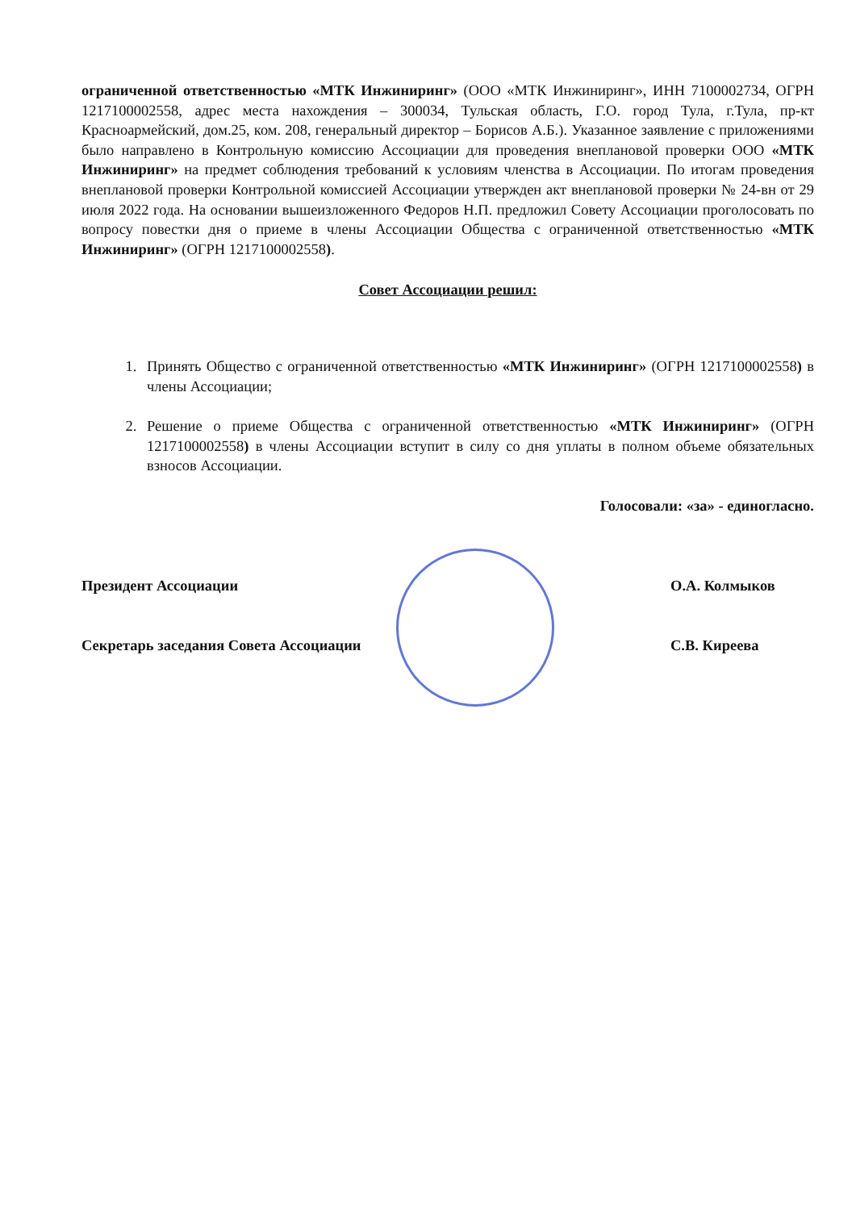ограниченной ответственностью «МТК Инжиниринг» (ООО «МТК Инжиниринг», ИНН 7100002734, ОГРН 1217100002558, адрес места нахождения – 300034, Тульская область, Г.О. город Тула, г.Тула, пр-кт Красноармейский, дом.25, ком. 208, генеральный директор – Борисов А.Б.). Указанное заявление с приложениями было направлено в Контрольную комиссию Ассоциации для проведения внеплановой проверки ООО «МТК Инжиниринг» на предмет соблюдения требований к условиям членства в Ассоциации. По итогам проведения внеплановой проверки Контрольной комиссией Ассоциации утвержден акт внеплановой проверки № 24-вн от 29 июля 2022 года. На основании вышеизложенного Федоров Н.П. предложил Совету Ассоциации проголосовать по вопросу повестки дня о приеме в члены Ассоциации Общества с ограниченной ответственностью «МТК Инжиниринг» (ОГРН 1217100002558).
Совет Ассоциации решил:
1. Принять Общество с ограниченной ответственностью «МТК Инжиниринг» (ОГРН 1217100002558) в члены Ассоциации;
2. Решение о приеме Общества с ограниченной ответственностью «МТК Инжиниринг» (ОГРН 1217100002558) в члены Ассоциации вступит в силу со дня уплаты в полном объеме обязательных взносов Ассоциации.
Голосовали: «за» - единогласно.
Президент Ассоциации О.А. Колмыков
Секретарь заседания Совета Ассоциации С.В. Киреева